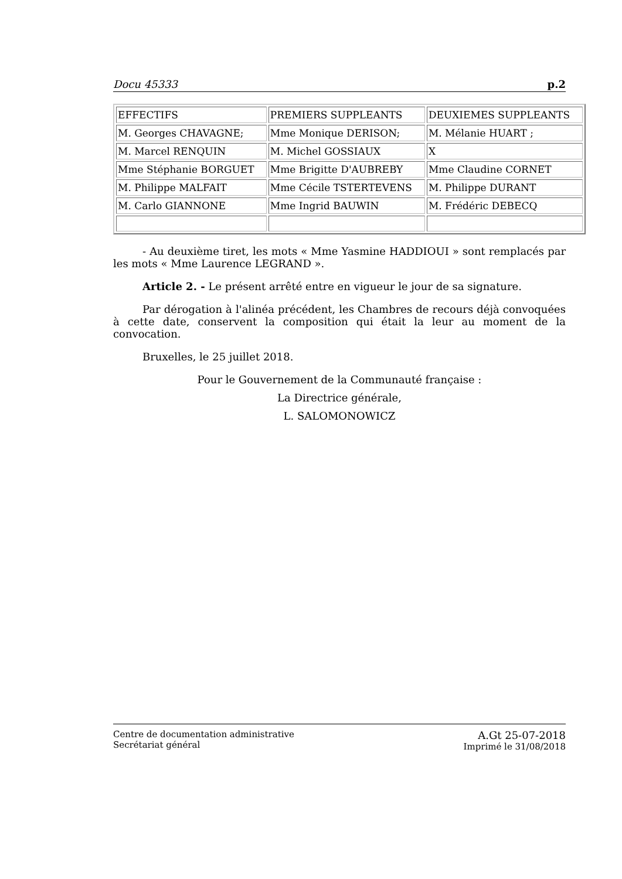Docu 45333 p.2
| EFFECTIFS | PREMIERS SUPPLEANTS | DEUXIEMES SUPPLEANTS |
| M. Georges CHAVAGNE; | Mme Monique DERISON; | M. Mélanie HUART ; |
| M. Marcel RENQUIN | M. Michel GOSSIAUX | X |
| Mme Stéphanie BORGUET | Mme Brigitte D'AUBREBY | Mme Claudine CORNET |
| M. Philippe MALFAIT | Mme Cécile TSTERTEVENS | M. Philippe DURANT |
| M. Carlo GIANNONE | Mme Ingrid BAUWIN | M. Frédéric DEBECQ |
- Au deuxième tiret, les mots « Mme Yasmine HADDIOUI » sont remplacés par les mots « Mme Laurence LEGRAND ».
Article 2. - Le présent arrêté entre en vigueur le jour de sa signature.
Par dérogation à l'alinéa précédent, les Chambres de recours déjà convoquées à cette date, conservent la composition qui était la leur au moment de la convocation.
Bruxelles, le 25 juillet 2018.
Pour le Gouvernement de la Communauté française :
La Directrice générale,
L. SALOMONOWICZ
Centre de documentation administrative
Secrétariat général
A.Gt 25-07-2018
Imprimé le 31/08/2018